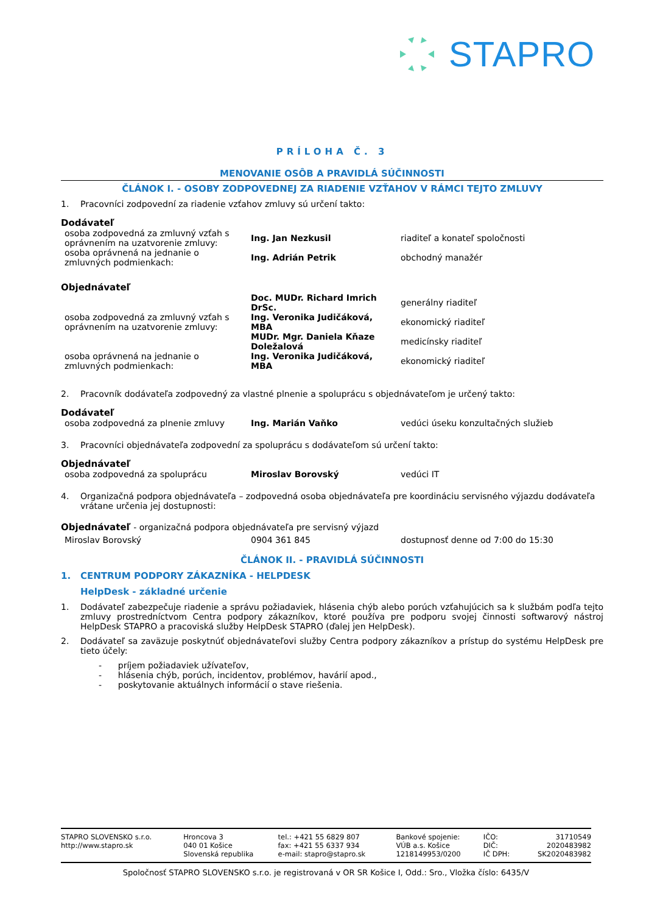STAPRO
PRÍLOHA Č. 3
MENOVANIE OSÔB A PRAVIDLÁ SÚČINNOSTI
ČLÁNOK I. - OSOBY ZODPOVEDNEJ ZA RIADENIE VZŤAHOV V RÁMCI TEJTO ZMLUVY
1. Pracovníci zodpovední za riadenie vzťahov zmluvy sú určení takto:
Dodávateľ
| osoba zodpovedná za zmluvný vzťah s oprávnením na uzatvorenie zmluvy: | Ing. Jan Nezkusil | riaditeľ a konateľ spoločnosti |
| osoba oprávnená na jednanie o zmluvných podmienkach: | Ing. Adrián Petrik | obchodný manažér |
Objednávateľ
| osoba zodpovedná za zmluvný vzťah s oprávnením na uzatvorenie zmluvy: | Doc. MUDr. Richard Imrich DrSc. | generálny riaditeľ |
| | Ing. Veronika Judičáková, MBA | ekonomický riaditeľ |
| | MUDr. Mgr. Daniela Kňaze Doležalová | medicínsky riaditeľ |
| osoba oprávnená na jednanie o zmluvných podmienkach: | Ing. Veronika Judičáková, MBA | ekonomický riaditeľ |
2. Pracovník dodávateľa zodpovedný za vlastné plnenie a spoluprácu s objednávateľom je určený takto:
Dodávateľ
| osoba zodpovedná za plnenie zmluvy | Ing. Marián Vaňko | vedúci úseku konzultačných služieb |
3. Pracovníci objednávateľa zodpovední za spoluprácu s dodávateľom sú určení takto:
Objednávateľ
| osoba zodpovedná za spoluprácu | Miroslav Borovský | vedúci IT |
4. Organizačná podpora objednávateľa – zodpovedná osoba objednávateľa pre koordináciu servisného výjazdu dodávateľa vrátane určenia jej dostupnosti:
Objednávateľ - organizačná podpora objednávateľa pre servisný výjazd
| Miroslav Borovský | 0904 361 845 | dostupnosť denne od 7:00 do 15:30 |
ČLÁNOK II. - PRAVIDLÁ SÚČINNOSTI
1. CENTRUM PODPORY ZÁKAZNÍKA - HELPDESK
HelpDesk - základné určenie
1. Dodávateľ zabezpečuje riadenie a správu požiadaviek, hlásenia chýb alebo porúch vzťahujúcich sa k službám podľa tejto zmluvy prostredníctvom Centra podpory zákazníkov, ktoré používa pre podporu svojej činnosti softwarový nástroj HelpDesk STAPRO a pracoviská služby HelpDesk STAPRO (ďalej jen HelpDesk).
2. Dodávateľ sa zaväzuje poskytnúť objednávateľovi služby Centra podpory zákazníkov a prístup do systému HelpDesk pre tieto účely:
- príjem požiadaviek užívateľov,
- hlásenia chýb, porúch, incidentov, problémov, havárií apod.,
- poskytovanie aktuálnych informácií o stave riešenia.
| STAPRO SLOVENSKO s.r.o. http://www.stapro.sk | Hroncova 3 040 01 Košice Slovenská republika | tel.: +421 55 6829 807 fax: +421 55 6337 934 e-mail: stapro@stapro.sk | Bankové spojenie: VÚB a.s. Košice 1218149953/0200 | IČO: DIČ: IČ DPH: | 31710549 2020483982 SK2020483982 |
Spoločnosť STAPRO SLOVENSKO s.r.o. je registrovaná v OR SR Košice I, Odd.: Sro., Vložka číslo: 6435/V